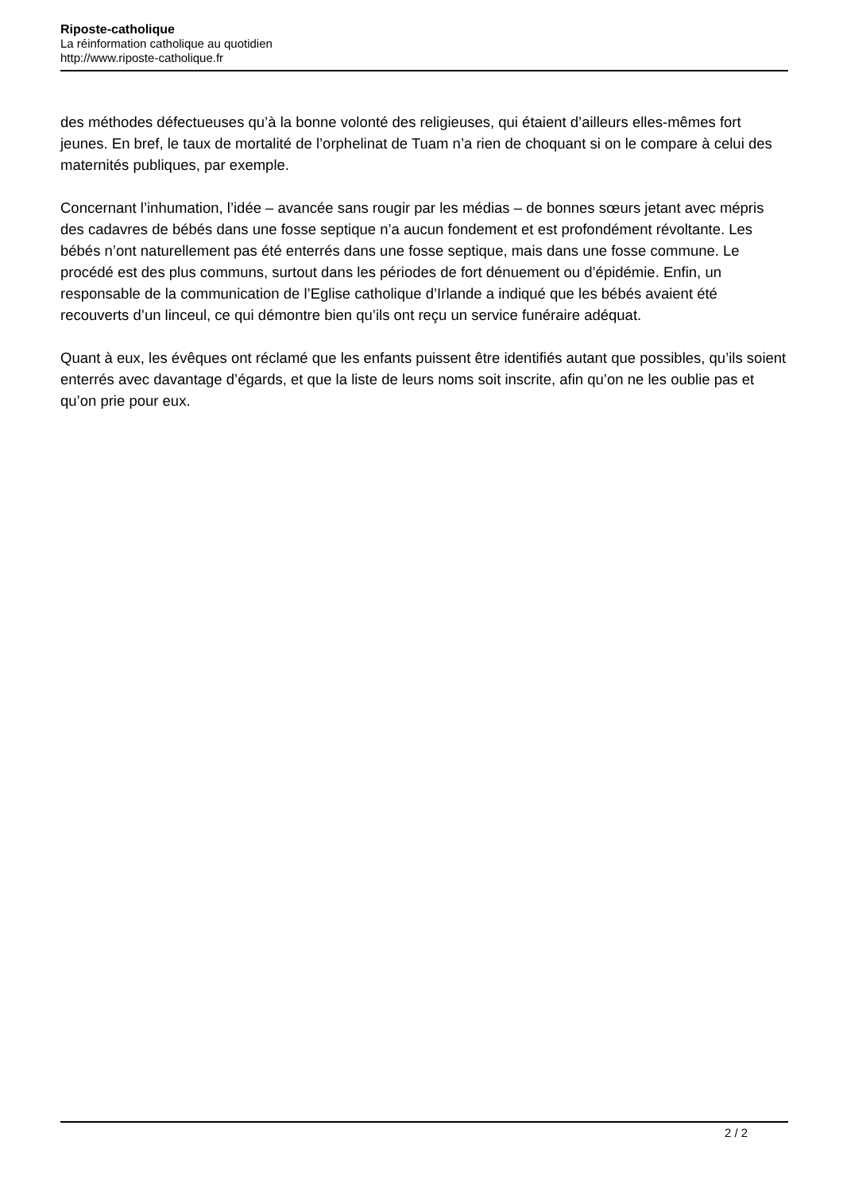Riposte-catholique
La réinformation catholique au quotidien
http://www.riposte-catholique.fr
des méthodes défectueuses qu’à la bonne volonté des religieuses, qui étaient d’ailleurs elles-mêmes fort jeunes. En bref, le taux de mortalité de l’orphelinat de Tuam n’a rien de choquant si on le compare à celui des maternités publiques, par exemple.
Concernant l’inhumation, l’idée – avancée sans rougir par les médias – de bonnes sœurs jetant avec mépris des cadavres de bébés dans une fosse septique n’a aucun fondement et est profondément révoltante. Les bébés n’ont naturellement pas été enterrés dans une fosse septique, mais dans une fosse commune. Le procédé est des plus communs, surtout dans les périodes de fort dénuement ou d’épidémie. Enfin, un responsable de la communication de l’Eglise catholique d’Irlande a indiqué que les bébés avaient été recouverts d’un linceul, ce qui démontre bien qu’ils ont reçu un service funéraire adéquat.
Quant à eux, les évêques ont réclamé que les enfants puissent être identifiés autant que possibles, qu’ils soient enterrés avec davantage d’égards, et que la liste de leurs noms soit inscrite, afin qu’on ne les oublie pas et qu’on prie pour eux.
2 / 2